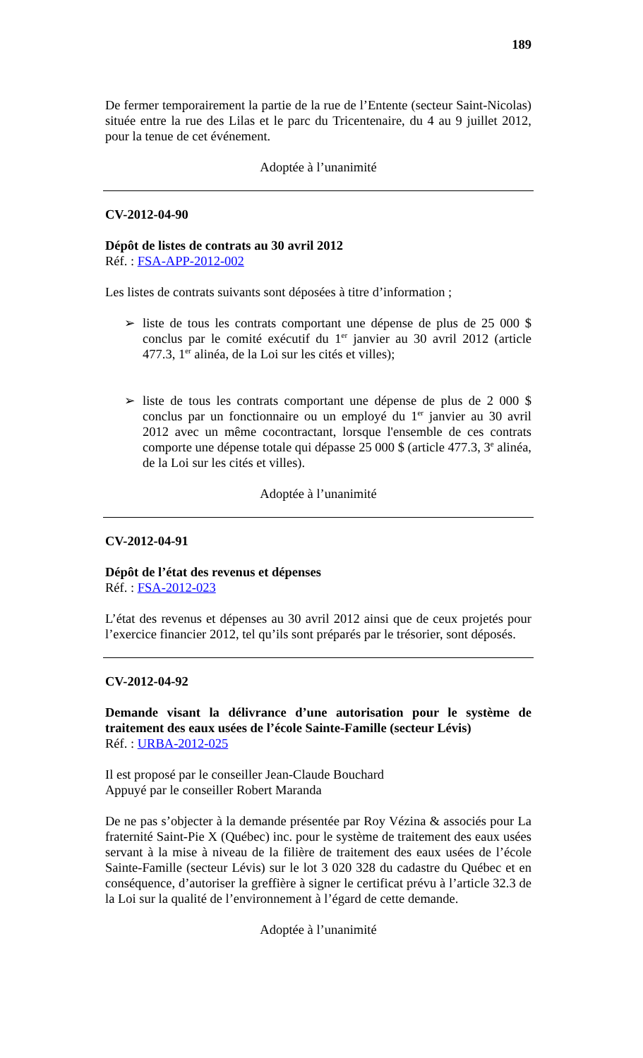189
De fermer temporairement la partie de la rue de l’Entente (secteur Saint-Nicolas) située entre la rue des Lilas et le parc du Tricentenaire, du 4 au 9 juillet 2012, pour la tenue de cet événement.
Adoptée à l’unanimité
CV-2012-04-90
Dépôt de listes de contrats au 30 avril 2012
Réf. : FSA-APP-2012-002
Les listes de contrats suivants sont déposées à titre d’information ;
➢ liste de tous les contrats comportant une dépense de plus de 25 000 $ conclus par le comité exécutif du 1<sup>er</sup> janvier au 30 avril 2012 (article 477.3, 1<sup>er</sup> alinéa, de la Loi sur les cités et villes);
➢ liste de tous les contrats comportant une dépense de plus de 2 000 $ conclus par un fonctionnaire ou un employé du 1<sup>er</sup> janvier au 30 avril 2012 avec un même cocontractant, lorsque l'ensemble de ces contrats comporte une dépense totale qui dépasse 25 000 $ (article 477.3, 3<sup>e</sup> alinéa, de la Loi sur les cités et villes).
Adoptée à l’unanimité
CV-2012-04-91
Dépôt de l’état des revenus et dépenses
Réf. : FSA-2012-023
L’état des revenus et dépenses au 30 avril 2012 ainsi que de ceux projetés pour l’exercice financier 2012, tel qu’ils sont préparés par le trésorier, sont déposés.
CV-2012-04-92
Demande visant la délivrance d’une autorisation pour le système de traitement des eaux usées de l’école Sainte-Famille (secteur Lévis)
Réf. : URBA-2012-025
Il est proposé par le conseiller Jean-Claude Bouchard
Appuyé par le conseiller Robert Maranda
De ne pas s’objecter à la demande présentée par Roy Vézina & associés pour La fraternité Saint-Pie X (Québec) inc. pour le système de traitement des eaux usées servant à la mise à niveau de la filière de traitement des eaux usées de l’école Sainte-Famille (secteur Lévis) sur le lot 3 020 328 du cadastre du Québec et en conséquence, d’autoriser la greffière à signer le certificat prévu à l’article 32.3 de la Loi sur la qualité de l’environnement à l’égard de cette demande.
Adoptée à l’unanimité